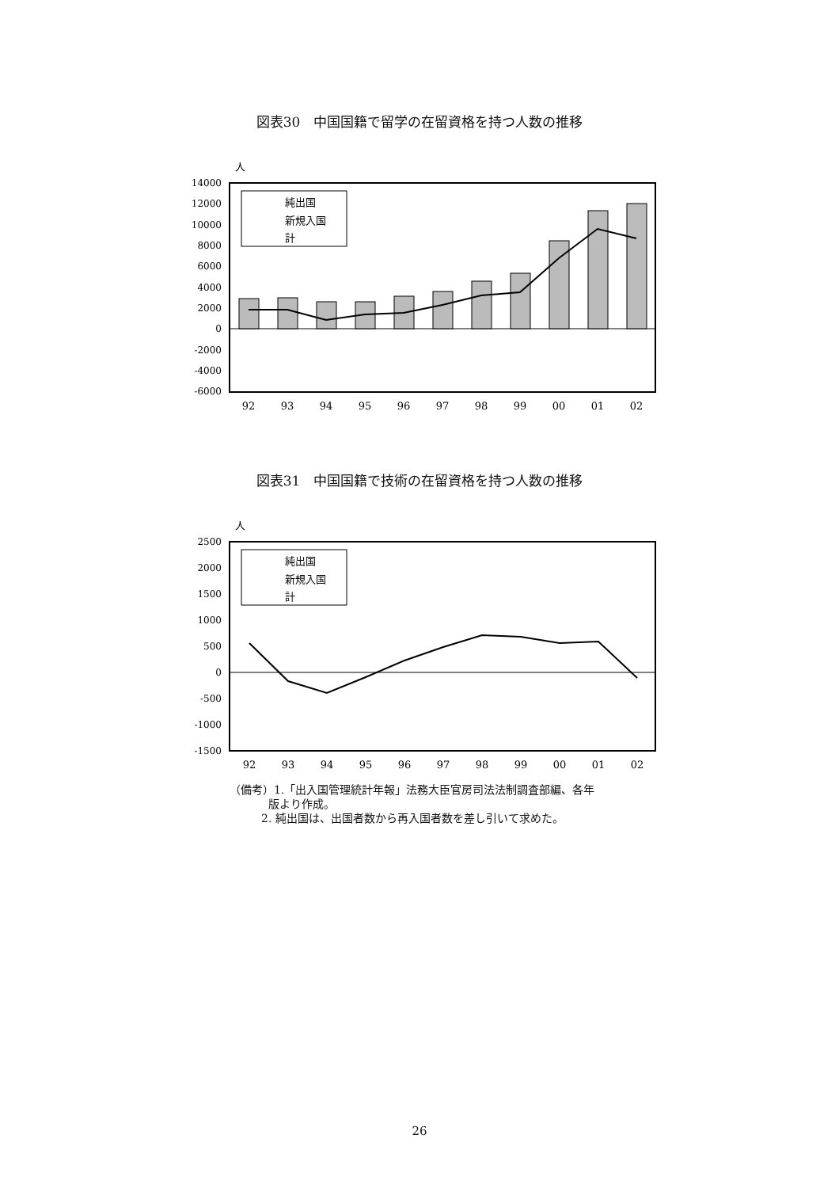図表30　中国国籍で留学の在留資格を持つ人数の推移
人
14000
12000
10000
8000
6000
4000
2000
0
-2000
-4000
-6000
純出国
新規入国
計
92
93
94
95
96
97
98
99
00
01
02
図表31　中国国籍で技術の在留資格を持つ人数の推移
人
2500
2000
1500
1000
500
0
-500
-1000
-1500
純出国
新規入国
計
92
93
94
95
96
97
98
99
00
01
02
（備考）1.「出入国管理統計年報」法務大臣官房司法法制調査部編、各年
版より作成。
2. 純出国は、出国者数から再入国者数を差し引いて求めた。
26